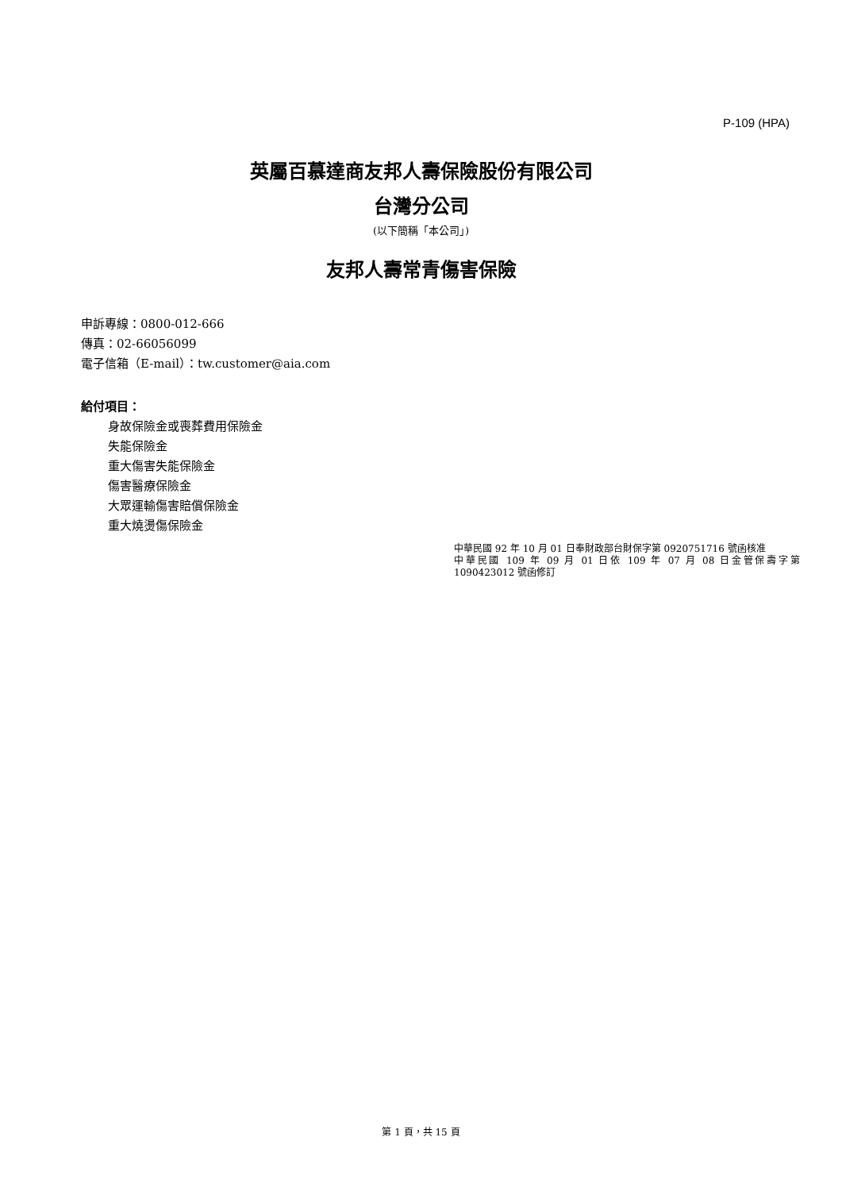P-109 (HPA)
英屬百慕達商友邦人壽保險股份有限公司
台灣分公司
(以下簡稱「本公司」)
友邦人壽常青傷害保險
申訴專線：0800-012-666
傳真：02-66056099
電子信箱（E-mail）：tw.customer@aia.com
給付項目：
身故保險金或喪葬費用保險金
失能保險金
重大傷害失能保險金
傷害醫療保險金
大眾運輸傷害賠償保險金
重大燒燙傷保險金
中華民國 92 年 10 月 01 日奉財政部台財保字第 0920751716 號函核准
中華民國 109 年 09 月 01 日依 109 年 07 月 08 日金管保壽字第 1090423012 號函修訂
第 1 頁，共 15 頁